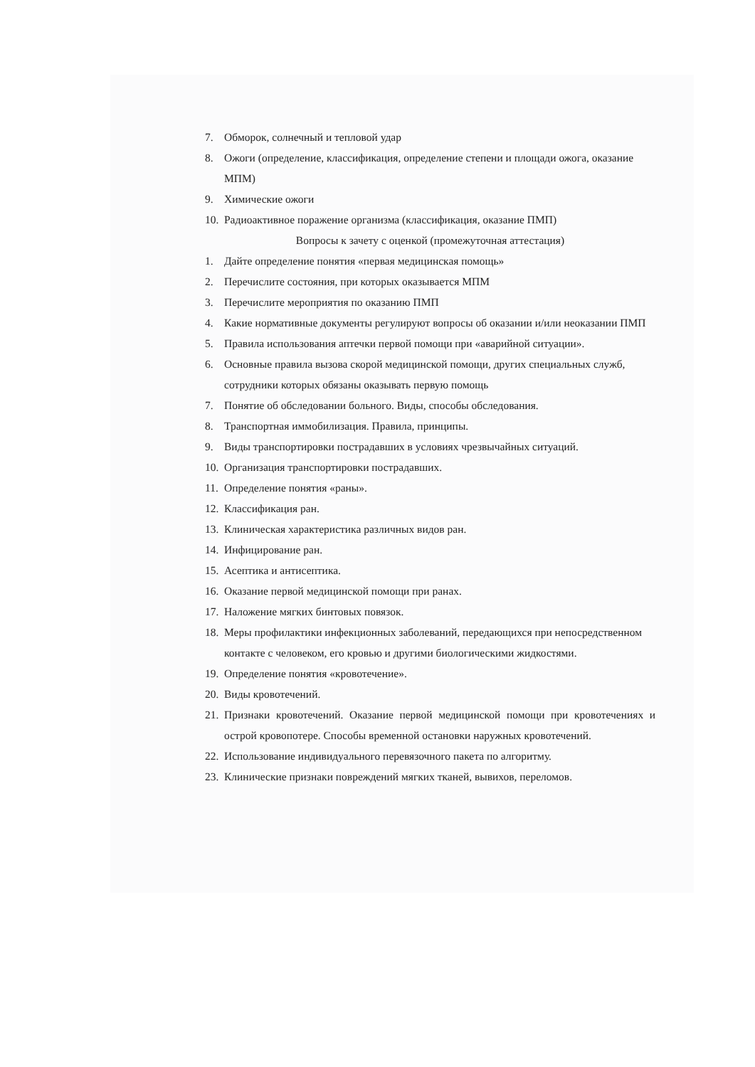7. Обморок, солнечный и тепловой удар
8. Ожоги (определение, классификация, определение степени и площади ожога, оказание МПМ)
9. Химические ожоги
10. Радиоактивное поражение организма (классификация, оказание ПМП)
Вопросы к зачету с оценкой (промежуточная аттестация)
1. Дайте определение понятия «первая медицинская помощь»
2. Перечислите состояния, при которых оказывается МПМ
3. Перечислите мероприятия по оказанию ПМП
4. Какие нормативные документы регулируют вопросы об оказании и/или неоказании ПМП
5. Правила использования аптечки первой помощи при «аварийной ситуации».
6. Основные правила вызова скорой медицинской помощи, других специальных служб, сотрудники которых обязаны оказывать первую помощь
7. Понятие об обследовании больного. Виды, способы обследования.
8. Транспортная иммобилизация. Правила, принципы.
9. Виды транспортировки пострадавших в условиях чрезвычайных ситуаций.
10. Организация транспортировки пострадавших.
11. Определение понятия «раны».
12. Классификация ран.
13. Клиническая характеристика различных видов ран.
14. Инфицирование ран.
15. Асептика и антисептика.
16. Оказание первой медицинской помощи при ранах.
17. Наложение мягких бинтовых повязок.
18. Меры профилактики инфекционных заболеваний, передающихся при непосредственном контакте с человеком, его кровью и другими биологическими жидкостями.
19. Определение понятия «кровотечение».
20. Виды кровотечений.
21. Признаки кровотечений. Оказание первой медицинской помощи при кровотечениях и острой кровопотере. Способы временной остановки наружных кровотечений.
22. Использование индивидуального перевязочного пакета по алгоритму.
23. Клинические признаки повреждений мягких тканей, вывихов, переломов.